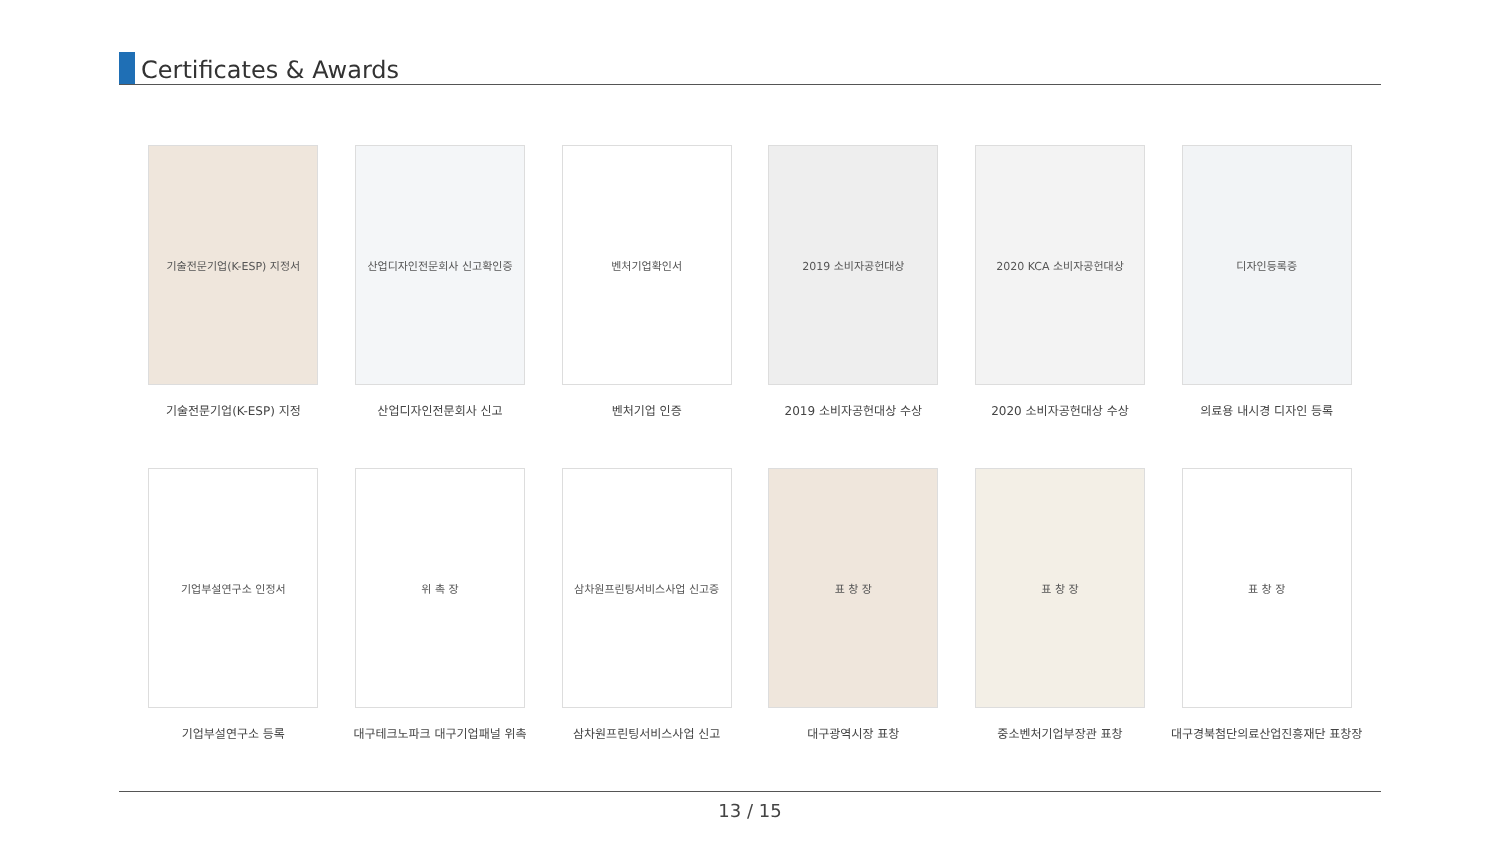Certificates & Awards
기술전문기업(K-ESP) 지정서
기술전문기업(K-ESP) 지정
산업디자인전문회사 신고확인증
산업디자인전문회사 신고
벤처기업확인서
벤처기업 인증
2019 소비자공헌대상
2019 소비자공헌대상 수상
2020 KCA 소비자공헌대상
2020 소비자공헌대상 수상
디자인등록증
의료용 내시경 디자인 등록
기업부설연구소 인정서
기업부설연구소 등록
위 촉 장
대구테크노파크 대구기업패널 위촉
삼차원프린팅서비스사업 신고증
삼차원프린팅서비스사업 신고
표 창 장
대구광역시장 표창
표 창 장
중소벤처기업부장관 표창
표 창 장
대구경북첨단의료산업진흥재단 표창장
13 / 15